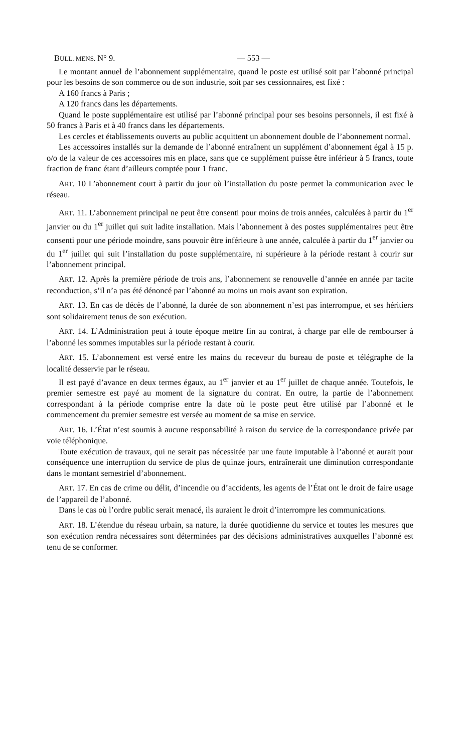BULL. MENS. N° 9. — 553 —
Le montant annuel de l’abonnement supplémentaire, quand le poste est utilisé soit par l’abonné principal pour les besoins de son commerce ou de son industrie, soit par ses cessionnaires, est fixé :
A 160 francs à Paris ;
A 120 francs dans les départements.
Quand le poste supplémentaire est utilisé par l’abonné principal pour ses besoins personnels, il est fixé à 50 francs à Paris et à 40 francs dans les départements.
Les cercles et établissements ouverts au public acquittent un abonnement double de l’abonnement normal.
Les accessoires installés sur la demande de l’abonné entraînent un supplément d’abonnement égal à 15 p. o/o de la valeur de ces accessoires mis en place, sans que ce supplément puisse être inférieur à 5 francs, toute fraction de franc étant d’ailleurs comptée pour 1 franc.
ART. 10 L’abonnement court à partir du jour où l’installation du poste permet la communication avec le réseau.
ART. 11. L’abonnement principal ne peut être consenti pour moins de trois années, calculées à partir du 1<sup>er</sup> janvier ou du 1<sup>er</sup> juillet qui suit ladite installation. Mais l’abonnement à des postes supplémentaires peut être consenti pour une période moindre, sans pouvoir être inférieure à une année, calculée à partir du 1<sup>er</sup> janvier ou du 1<sup>er</sup> juillet qui suit l’installation du poste supplémentaire, ni supérieure à la période restant à courir sur l’abonnement principal.
ART. 12. Après la première période de trois ans, l’abonnement se renouvelle d’année en année par tacite reconduction, s’il n’a pas été dénoncé par l’abonné au moins un mois avant son expiration.
ART. 13. En cas de décès de l’abonné, la durée de son abonnement n’est pas interrompue, et ses héritiers sont solidairement tenus de son exécution.
ART. 14. L’Administration peut à toute époque mettre fin au contrat, à charge par elle de rembourser à l’abonné les sommes imputables sur la période restant à courir.
ART. 15. L’abonnement est versé entre les mains du receveur du bureau de poste et télégraphe de la localité desservie par le réseau.
Il est payé d’avance en deux termes égaux, au 1<sup>er</sup> janvier et au 1<sup>er</sup> juillet de chaque année. Toutefois, le premier semestre est payé au moment de la signature du contrat. En outre, la partie de l’abonnement correspondant à la période comprise entre la date où le poste peut être utilisé par l’abonné et le commencement du premier semestre est versée au moment de sa mise en service.
ART. 16. L’État n’est soumis à aucune responsabilité à raison du service de la correspondance privée par voie téléphonique.
Toute exécution de travaux, qui ne serait pas nécessitée par une faute imputable à l’abonné et aurait pour conséquence une interruption du service de plus de quinze jours, entraînerait une diminution correspondante dans le montant semestriel d’abonnement.
ART. 17. En cas de crime ou délit, d’incendie ou d’accidents, les agents de l’État ont le droit de faire usage de l’appareil de l’abonné.
Dans le cas où l’ordre public serait menacé, ils auraient le droit d’interrompre les communications.
ART. 18. L’étendue du réseau urbain, sa nature, la durée quotidienne du service et toutes les mesures que son exécution rendra nécessaires sont déterminées par des décisions administratives auxquelles l’abonné est tenu de se conformer.